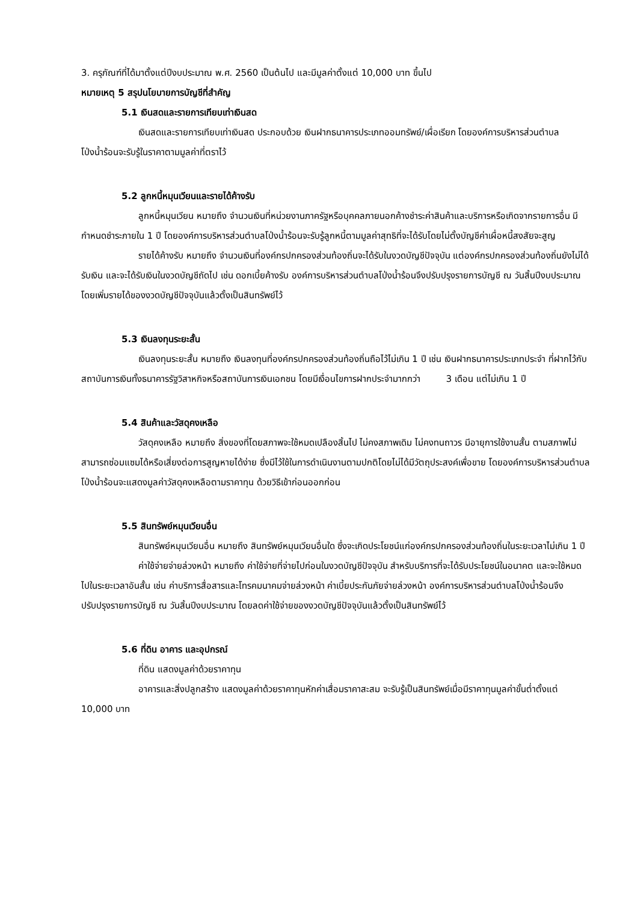3. ครุภัณฑ์ที่ได้มาตั้งแต่ปีงบประมาณ พ.ศ. 2560 เป็นต้นไป และมีมูลค่าตั้งแต่ 10,000 บาท ขึ้นไป
หมายเหตุ 5 สรุปนโยบายการบัญชีที่สำคัญ
5.1 เงินสดและรายการเทียบเท่าเงินสด
เงินสดและรายการเทียบเท่าเงินสด ประกอบด้วย เงินฝากธนาคารประเภทออมทรัพย์/เผื่อเรียก โดยองค์การบริหารส่วนตำบลโป่งน้ำร้อนจะรับรู้ในราคาตามมูลค่าที่ตราไว้
5.2 ลูกหนี้หมุนเวียนและรายได้ค้างรับ
ลูกหนี้หมุนเวียน หมายถึง จำนวนเงินที่หน่วยงานภาครัฐหรือบุคคลภายนอกค้างชำระค่าสินค้าและบริการหรือเกิดจากรายการอื่น มีกำหนดชำระภายใน 1 ปี โดยองค์การบริหารส่วนตำบลโป่งน้ำร้อนจะรับรู้ลูกหนี้ตามมูลค่าสุทธิที่จะได้รับโดยไม่ตั้งบัญชีค่าเผื่อหนี้สงสัยจะสูญ
รายได้ค้างรับ หมายถึง จำนวนเงินที่องค์กรปกครองส่วนท้องถิ่นจะได้รับในงวดบัญชีปัจจุบัน แต่องค์กรปกครองส่วนท้องถิ่นยังไม่ได้รับเงิน และจะได้รับเงินในงวดบัญชีถัดไป เช่น ดอกเบี้ยค้างรับ องค์การบริหารส่วนตำบลโป่งน้ำร้อนจึงปรับปรุงรายการบัญชี ณ วันสิ้นปีงบประมาณ โดยเพิ่มรายได้ของงวดบัญชีปัจจุบันแล้วตั้งเป็นสินทรัพย์ไว้
5.3 เงินลงทุนระยะสั้น
เงินลงทุนระยะสั้น หมายถึง เงินลงทุนที่องค์กรปกครองส่วนท้องถิ่นถือไว้ไม่เกิน 1 ปี เช่น เงินฝากธนาคารประเภทประจำ ที่ฝากไว้กับสถาบันการเงินทั้งธนาคารรัฐวิสาหกิจหรือสถาบันการเงินเอกชน โดยมีเงื่อนไขการฝากประจำมากกว่า 3 เดือน แต่ไม่เกิน 1 ปี
5.4 สินค้าและวัสดุคงเหลือ
วัสดุคงเหลือ หมายถึง สิ่งของที่โดยสภาพจะใช้หมดเปลืองสิ้นไป ไม่คงสภาพเดิม ไม่คงทนถาวร มีอายุการใช้งานสั้น ตามสภาพไม่สามารถซ่อมแซมได้หรือเสี่ยงต่อการสูญหายได้ง่าย ซึ่งมีไว้ใช้ในการดำเนินงานตามปกติโดยไม่ได้มีวัตถุประสงค์เพื่อขาย โดยองค์การบริหารส่วนตำบลโป่งน้ำร้อนจะแสดงมูลค่าวัสดุคงเหลือตามราคาทุน ด้วยวิธีเข้าก่อนออกก่อน
5.5 สินทรัพย์หมุนเวียนอื่น
สินทรัพย์หมุนเวียนอื่น หมายถึง สินทรัพย์หมุนเวียนอื่นใด ซึ่งจะเกิดประโยชน์แก่องค์กรปกครองส่วนท้องถิ่นในระยะเวลาไม่เกิน 1 ปี
ค่าใช้จ่ายจ่ายล่วงหน้า หมายถึง ค่าใช้จ่ายที่จ่ายไปก่อนในงวดบัญชีปัจจุบัน สำหรับบริการที่จะได้รับประโยชน์ในอนาคต และจะใช้หมดไปในระยะเวลาอันสั้น เช่น ค่าบริการสื่อสารและโทรคมนาคมจ่ายล่วงหน้า ค่าเบี้ยประกันภัยจ่ายล่วงหน้า องค์การบริหารส่วนตำบลโป่งน้ำร้อนจึงปรับปรุงรายการบัญชี ณ วันสิ้นปีงบประมาณ โดยลดค่าใช้จ่ายของงวดบัญชีปัจจุบันแล้วตั้งเป็นสินทรัพย์ไว้
5.6 ที่ดิน อาคาร และอุปกรณ์
ที่ดิน แสดงมูลค่าด้วยราคาทุน
อาคารและสิ่งปลูกสร้าง แสดงมูลค่าด้วยราคาทุนหักค่าเสื่อมราคาสะสม จะรับรู้เป็นสินทรัพย์เมื่อมีราคาทุนมูลค่าขั้นต่ำตั้งแต่ 10,000 บาท